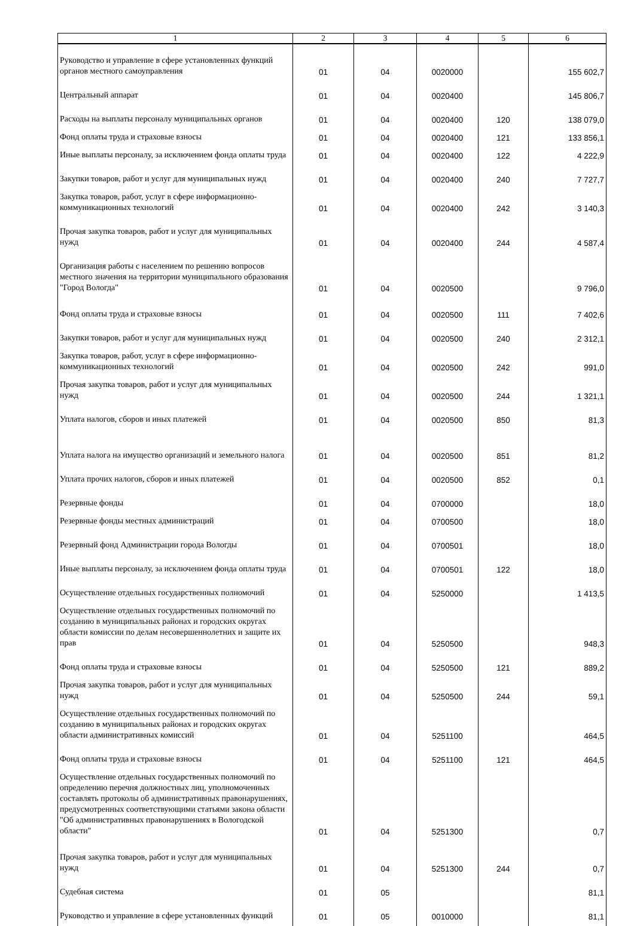| 1 | 2 | 3 | 4 | 5 | 6 |
| --- | --- | --- | --- | --- | --- |
| Руководство и управление в сфере установленных функций органов местного самоуправления | 01 | 04 | 0020000 | | 155 602,7 |
| Центральный аппарат | 01 | 04 | 0020400 | | 145 806,7 |
| Расходы на выплаты персоналу муниципальных органов | 01 | 04 | 0020400 | 120 | 138 079,0 |
| Фонд оплаты труда и страховые взносы | 01 | 04 | 0020400 | 121 | 133 856,1 |
| Иные выплаты персоналу, за исключением фонда оплаты труда | 01 | 04 | 0020400 | 122 | 4 222,9 |
| Закупки товаров, работ и услуг для муниципальных нужд | 01 | 04 | 0020400 | 240 | 7 727,7 |
| Закупка товаров, работ, услуг в сфере информационно-коммуникационных технологий | 01 | 04 | 0020400 | 242 | 3 140,3 |
| Прочая закупка товаров, работ и услуг для муниципальных нужд | 01 | 04 | 0020400 | 244 | 4 587,4 |
| Организация работы с населением по решению вопросов местного значения на территории муниципального образования "Город Вологда" | 01 | 04 | 0020500 | | 9 796,0 |
| Фонд оплаты труда и страховые взносы | 01 | 04 | 0020500 | 111 | 7 402,6 |
| Закупки товаров, работ и услуг для муниципальных нужд | 01 | 04 | 0020500 | 240 | 2 312,1 |
| Закупка товаров, работ, услуг в сфере информационно-коммуникационных технологий | 01 | 04 | 0020500 | 242 | 991,0 |
| Прочая закупка товаров, работ и услуг для муниципальных нужд | 01 | 04 | 0020500 | 244 | 1 321,1 |
| Уплата налогов, сборов и иных платежей | 01 | 04 | 0020500 | 850 | 81,3 |
| Уплата налога на имущество организаций и земельного налога | 01 | 04 | 0020500 | 851 | 81,2 |
| Уплата прочих налогов, сборов и иных платежей | 01 | 04 | 0020500 | 852 | 0,1 |
| Резервные фонды | 01 | 04 | 0700000 | | 18,0 |
| Резервные фонды местных администраций | 01 | 04 | 0700500 | | 18,0 |
| Резервный фонд Администрации города Вологды | 01 | 04 | 0700501 | | 18,0 |
| Иные выплаты персоналу, за исключением фонда оплаты труда | 01 | 04 | 0700501 | 122 | 18,0 |
| Осуществление отдельных государственных полномочий | 01 | 04 | 5250000 | | 1 413,5 |
| Осуществление отдельных государственных полномочий по созданию в муниципальных районах и городских округах области комиссии по делам несовершеннолетних и защите их прав | 01 | 04 | 5250500 | | 948,3 |
| Фонд оплаты труда и страховые взносы | 01 | 04 | 5250500 | 121 | 889,2 |
| Прочая закупка товаров, работ и услуг для муниципальных нужд | 01 | 04 | 5250500 | 244 | 59,1 |
| Осуществление отдельных государственных полномочий по созданию в муниципальных районах и городских округах области административных комиссий | 01 | 04 | 5251100 | | 464,5 |
| Фонд оплаты труда и страховые взносы | 01 | 04 | 5251100 | 121 | 464,5 |
| Осуществление отдельных государственных полномочий по определению перечня должностных лиц, уполномоченных составлять протоколы об административных правонарушениях, предусмотренных соответствующими статьями закона области "Об административных правонарушениях в Вологодской области" | 01 | 04 | 5251300 | | 0,7 |
| Прочая закупка товаров, работ и услуг для муниципальных нужд | 01 | 04 | 5251300 | 244 | 0,7 |
| Судебная система | 01 | 05 | | | 81,1 |
| Руководство и управление в сфере установленных функций | 01 | 05 | 0010000 | | 81,1 |